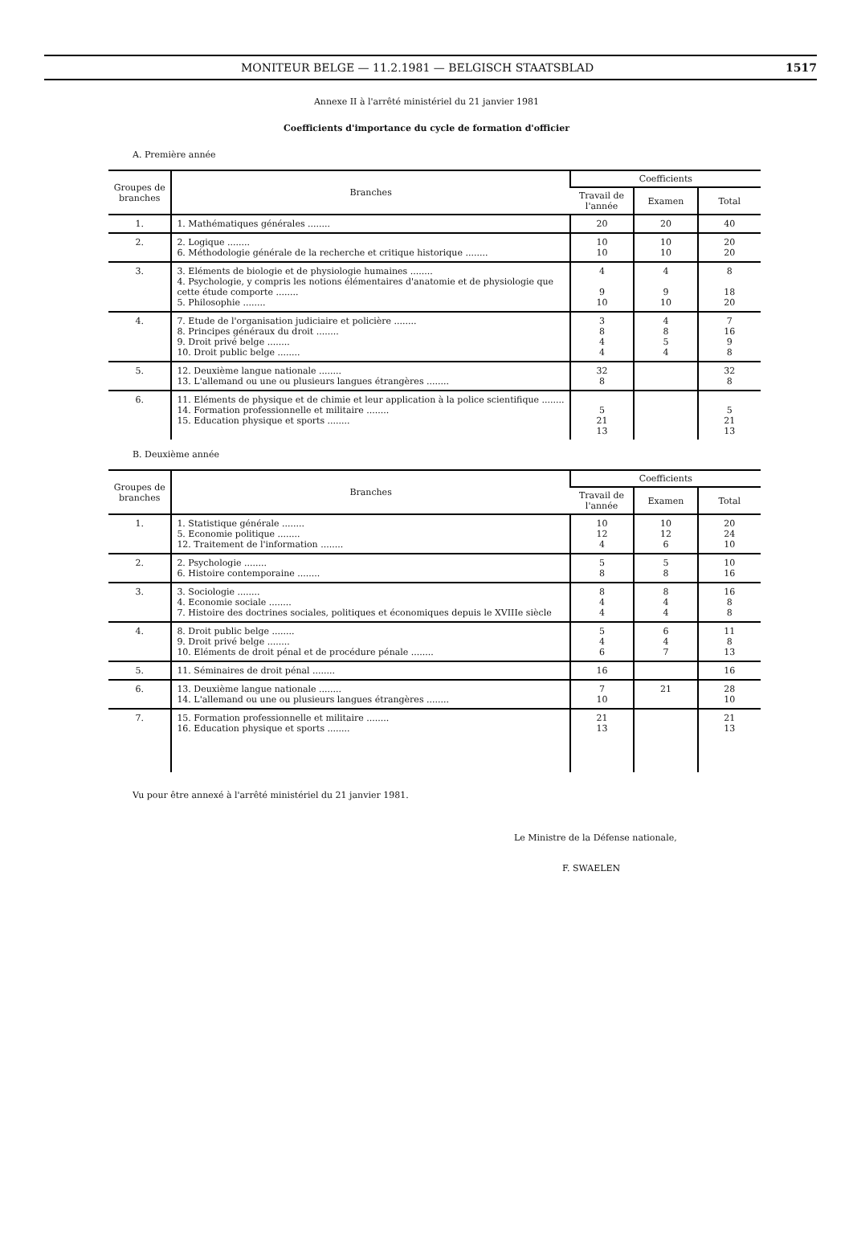MONITEUR BELGE — 11.2.1981 — BELGISCH STAATSBLAD 1517
Annexe II à l'arrêté ministériel du 21 janvier 1981
Coefficients d'importance du cycle de formation d'officier
A. Première année
| Groupes de branches | Branches | Coefficients | | |
| --- | --- | --- | --- | --- |
| | | Travail de l'année | Examen | Total |
| 1. | 1. Mathématiques générales ........ | 20 | 20 | 40 |
| 2. | 2. Logique ........ 6. Méthodologie générale de la recherche et critique historique ........ | 10 10 | 10 10 | 20 20 |
| 3. | 3. Eléments de biologie et de physiologie humaines ........ 4. Psychologie, y compris les notions élémentaires d'anatomie et de physiologie que cette étude comporte ........ 5. Philosophie ........ | 4 9 10 | 4 9 10 | 8 18 20 |
| 4. | 7. Etude de l'organisation judiciaire et policière ........ 8. Principes généraux du droit ........ 9. Droit privé belge ........ 10. Droit public belge ........ | 3 8 4 4 | 4 8 5 4 | 7 16 9 8 |
| 5. | 12. Deuxième langue nationale ........ 13. L'allemand ou une ou plusieurs langues étrangères ........ | 32 8 | | 32 8 |
| 6. | 11. Eléments de physique et de chimie et leur application à la police scientifique ........ 14. Formation professionnelle et militaire ........ 15. Education physique et sports ........ | 5 21 13 | | 5 21 13 |
B. Deuxième année
| Groupes de branches | Branches | Coefficients | | |
| --- | --- | --- | --- | --- |
| | | Travail de l'année | Examen | Total |
| 1. | 1. Statistique générale ........ 5. Economie politique ........ 12. Traitement de l'information ........ | 10 12 4 | 10 12 6 | 20 24 10 |
| 2. | 2. Psychologie ........ 6. Histoire contemporaine ........ | 5 8 | 5 8 | 10 16 |
| 3. | 3. Sociologie ........ 4. Economie sociale ........ 7. Histoire des doctrines sociales, politiques et économiques depuis le XVIIIe siècle | 8 4 4 | 8 4 4 | 16 8 8 |
| 4. | 8. Droit public belge ........ 9. Droit privé belge ........ 10. Eléments de droit pénal et de procédure pénale ........ | 5 4 6 | 6 4 7 | 11 8 13 |
| 5. | 11. Séminaires de droit pénal ........ | 16 | | 16 |
| 6. | 13. Deuxième langue nationale ........ 14. L'allemand ou une ou plusieurs langues étrangères ........ | 7 10 | 21 | 28 10 |
| 7. | 15. Formation professionnelle et militaire ........ 16. Education physique et sports ........ | 21 13 | | 21 13 |
Vu pour être annexé à l'arrêté ministériel du 21 janvier 1981.
Le Ministre de la Défense nationale,
F. SWAELEN